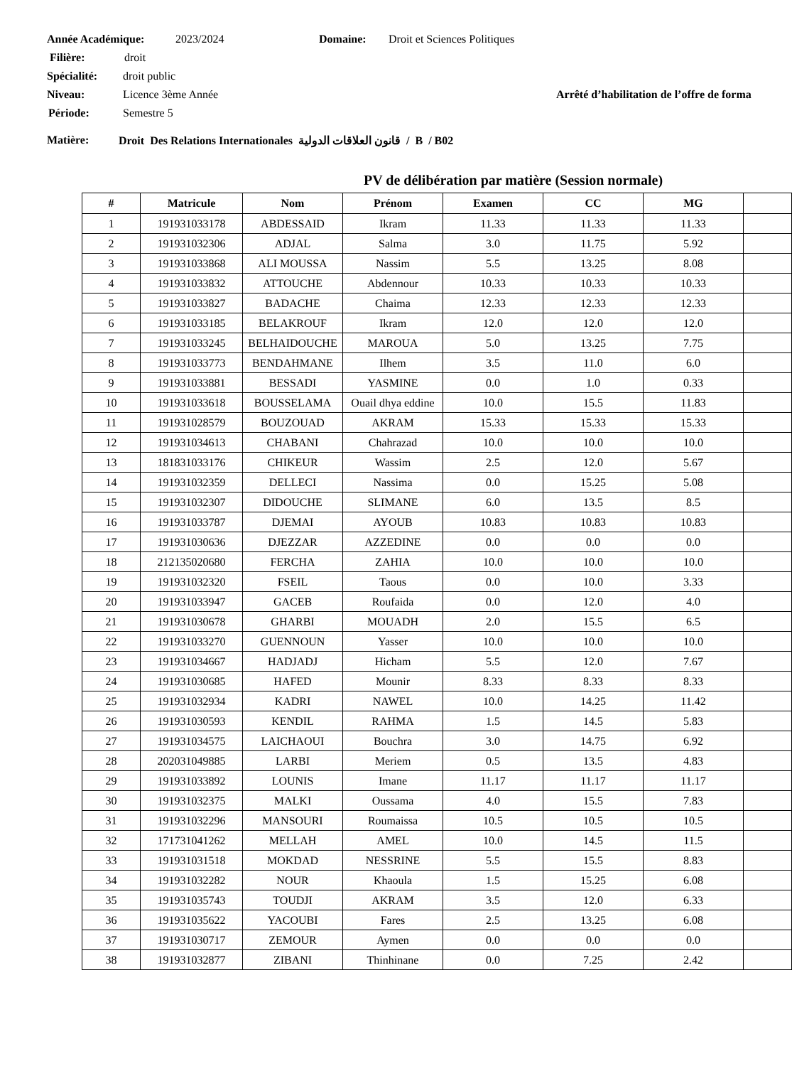Année Académique: 2023/2024 Domaine: Droit et Sciences Politiques
Filière: droit
Spécialité: droit public
Niveau: Licence 3ème Année Arrêté d’habilitation de l’offre de forma
Période: Semestre 5
Matière: Droit Des Relations Internationales قانون العلاقات الدولية / B / B02
PV de délibération par matière (Session normale)
| # | Matricule | Nom | Prénom | Examen | CC | MG | |
| --- | --- | --- | --- | --- | --- | --- | --- |
| 1 | 191931033178 | ABDESSAID | Ikram | 11.33 | 11.33 | 11.33 | |
| 2 | 191931032306 | ADJAL | Salma | 3.0 | 11.75 | 5.92 | |
| 3 | 191931033868 | ALI MOUSSA | Nassim | 5.5 | 13.25 | 8.08 | |
| 4 | 191931033832 | ATTOUCHE | Abdennour | 10.33 | 10.33 | 10.33 | |
| 5 | 191931033827 | BADACHE | Chaima | 12.33 | 12.33 | 12.33 | |
| 6 | 191931033185 | BELAKROUF | Ikram | 12.0 | 12.0 | 12.0 | |
| 7 | 191931033245 | BELHAIDOUCHE | MAROUA | 5.0 | 13.25 | 7.75 | |
| 8 | 191931033773 | BENDAHMANE | Ilhem | 3.5 | 11.0 | 6.0 | |
| 9 | 191931033881 | BESSADI | YASMINE | 0.0 | 1.0 | 0.33 | |
| 10 | 191931033618 | BOUSSELAMA | Ouail dhya eddine | 10.0 | 15.5 | 11.83 | |
| 11 | 191931028579 | BOUZOUAD | AKRAM | 15.33 | 15.33 | 15.33 | |
| 12 | 191931034613 | CHABANI | Chahrazad | 10.0 | 10.0 | 10.0 | |
| 13 | 181831033176 | CHIKEUR | Wassim | 2.5 | 12.0 | 5.67 | |
| 14 | 191931032359 | DELLECI | Nassima | 0.0 | 15.25 | 5.08 | |
| 15 | 191931032307 | DIDOUCHE | SLIMANE | 6.0 | 13.5 | 8.5 | |
| 16 | 191931033787 | DJEMAI | AYOUB | 10.83 | 10.83 | 10.83 | |
| 17 | 191931030636 | DJEZZAR | AZZEDINE | 0.0 | 0.0 | 0.0 | |
| 18 | 212135020680 | FERCHA | ZAHIA | 10.0 | 10.0 | 10.0 | |
| 19 | 191931032320 | FSEIL | Taous | 0.0 | 10.0 | 3.33 | |
| 20 | 191931033947 | GACEB | Roufaida | 0.0 | 12.0 | 4.0 | |
| 21 | 191931030678 | GHARBI | MOUADH | 2.0 | 15.5 | 6.5 | |
| 22 | 191931033270 | GUENNOUN | Yasser | 10.0 | 10.0 | 10.0 | |
| 23 | 191931034667 | HADJADJ | Hicham | 5.5 | 12.0 | 7.67 | |
| 24 | 191931030685 | HAFED | Mounir | 8.33 | 8.33 | 8.33 | |
| 25 | 191931032934 | KADRI | NAWEL | 10.0 | 14.25 | 11.42 | |
| 26 | 191931030593 | KENDIL | RAHMA | 1.5 | 14.5 | 5.83 | |
| 27 | 191931034575 | LAICHAOUI | Bouchra | 3.0 | 14.75 | 6.92 | |
| 28 | 202031049885 | LARBI | Meriem | 0.5 | 13.5 | 4.83 | |
| 29 | 191931033892 | LOUNIS | Imane | 11.17 | 11.17 | 11.17 | |
| 30 | 191931032375 | MALKI | Oussama | 4.0 | 15.5 | 7.83 | |
| 31 | 191931032296 | MANSOURI | Roumaissa | 10.5 | 10.5 | 10.5 | |
| 32 | 171731041262 | MELLAH | AMEL | 10.0 | 14.5 | 11.5 | |
| 33 | 191931031518 | MOKDAD | NESSRINE | 5.5 | 15.5 | 8.83 | |
| 34 | 191931032282 | NOUR | Khaoula | 1.5 | 15.25 | 6.08 | |
| 35 | 191931035743 | TOUDJI | AKRAM | 3.5 | 12.0 | 6.33 | |
| 36 | 191931035622 | YACOUBI | Fares | 2.5 | 13.25 | 6.08 | |
| 37 | 191931030717 | ZEMOUR | Aymen | 0.0 | 0.0 | 0.0 | |
| 38 | 191931032877 | ZIBANI | Thinhinane | 0.0 | 7.25 | 2.42 | |